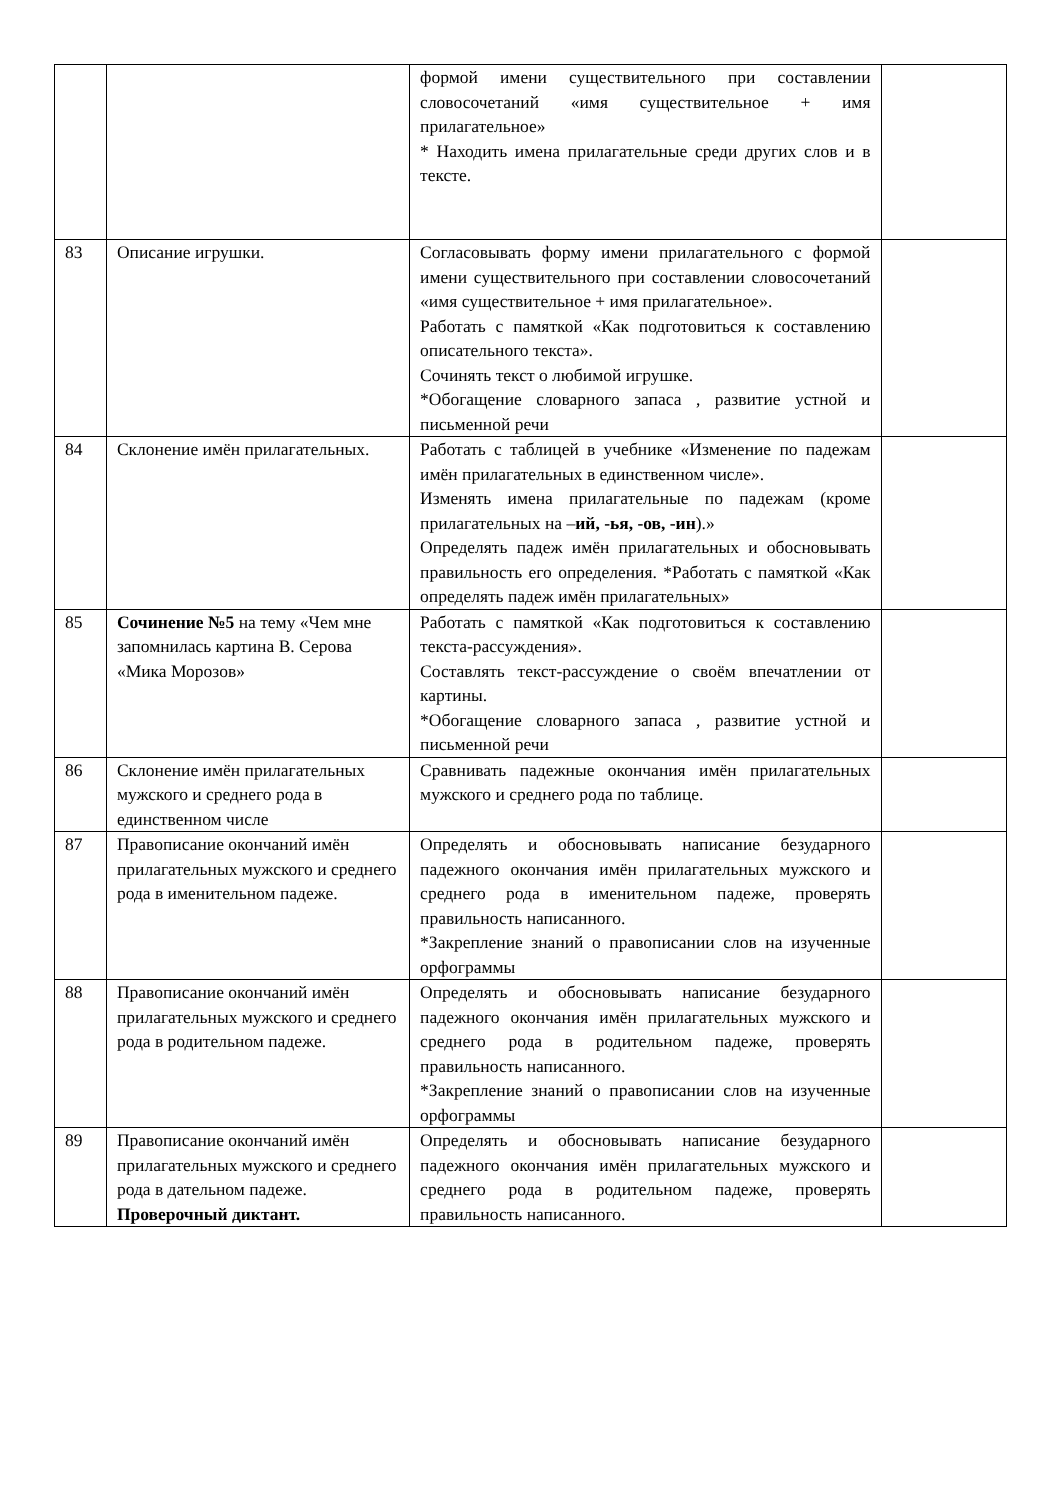| | | формой имени существительного при составлении словосочетаний «имя существительное + имя прилагательное» * Находить имена прилагательные среди других слов и в тексте. | |
| 83 | Описание игрушки. | Согласовывать форму имени прилагательного с формой имени существительного при составлении словосочетаний «имя существительное + имя прилагательное». Работать с памяткой «Как подготовиться к составлению описательного текста». Сочинять текст о любимой игрушке. *Обогащение словарного запаса , развитие устной и письменной речи | |
| 84 | Склонение имён прилагательных. | Работать с таблицей в учебнике «Изменение по падежам имён прилагательных в единственном числе». Изменять имена прилагательные по падежам (кроме прилагательных на – ий, -ья, -ов, -ин ).» Определять падеж имён прилагательных и обосновывать правильность его определения. *Работать с памяткой «Как определять падеж имён прилагательных» | |
| 85 | Сочинение №5 на тему «Чем мне запомнилась картина В. Серова «Мика Морозов» | Работать с памяткой «Как подготовиться к составлению текста-рассуждения». Составлять текст-рассуждение о своём впечатлении от картины. *Обогащение словарного запаса , развитие устной и письменной речи | |
| 86 | Склонение имён прилагательных мужского и среднего рода в единственном числе | Сравнивать падежные окончания имён прилагательных мужского и среднего рода по таблице. | |
| 87 | Правописание окончаний имён прилагательных мужского и среднего рода в именительном падеже. | Определять и обосновывать написание безударного падежного окончания имён прилагательных мужского и среднего рода в именительном падеже, проверять правильность написанного. *Закрепление знаний о правописании слов на изученные орфограммы | |
| 88 | Правописание окончаний имён прилагательных мужского и среднего рода в родительном падеже. | Определять и обосновывать написание безударного падежного окончания имён прилагательных мужского и среднего рода в родительном падеже, проверять правильность написанного. *Закрепление знаний о правописании слов на изученные орфограммы | |
| 89 | Правописание окончаний имён прилагательных мужского и среднего рода в дательном падеже. Проверочный диктант. | Определять и обосновывать написание безударного падежного окончания имён прилагательных мужского и среднего рода в родительном падеже, проверять правильность написанного. | |